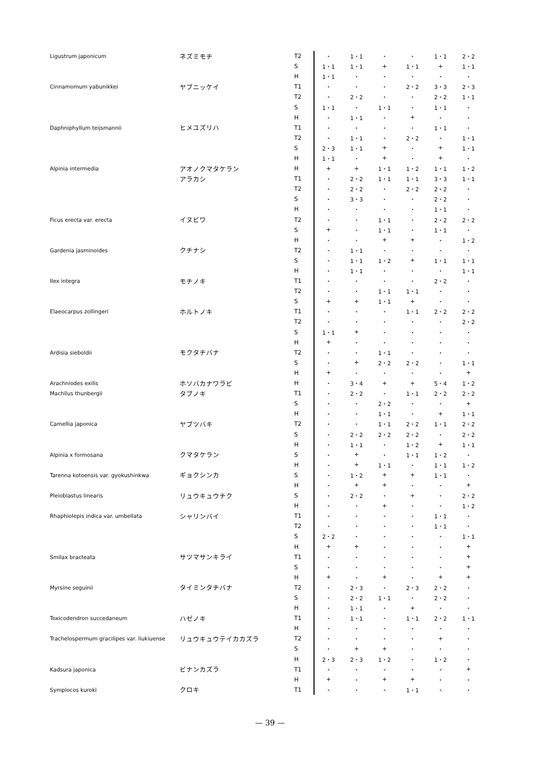| Ligustrum japonicum | ネズミモチ | T2 | ・ | 1・1 | ・ | ・ | 1・1 | 2・2 |
| | | S | 1・1 | 1・1 | + | 1・1 | + | 1・1 |
| | | H | 1・1 | ・ | ・ | ・ | ・ | ・ |
| Cinnamomum yabunikkei | ヤブニッケイ | T1 | ・ | ・ | ・ | 2・2 | 3・3 | 2・3 |
| | | T2 | ・ | 2・2 | ・ | ・ | 2・2 | 1・1 |
| | | S | 1・1 | ・ | 1・1 | ・ | 1・1 | ・ |
| | | H | ・ | 1・1 | ・ | + | ・ | ・ |
| Daphniphyllum teijsmannii | ヒメユズリハ | T1 | ・ | ・ | ・ | ・ | 1・1 | ・ |
| | | T2 | ・ | 1・1 | ・ | 2・2 | ・ | 1・1 |
| | | S | 2・3 | 1・1 | + | ・ | + | 1・1 |
| | | H | 1・1 | ・ | + | ・ | + | ・ |
| Alpinia intermedia | アオノクマタケラン | H | + | + | 1・1 | 1・2 | 1・1 | 1・2 |
| | アラカシ | T1 | ・ | 2・2 | 1・1 | 1・1 | 3・3 | 1・1 |
| | | T2 | ・ | 2・2 | ・ | 2・2 | 2・2 | ・ |
| | | S | ・ | 3・3 | ・ | ・ | 2・2 | ・ |
| | | H | ・ | ・ | ・ | ・ | 1・1 | ・ |
| Ficus erecta var. erecta | イヌビワ | T2 | ・ | ・ | 1・1 | ・ | 2・2 | 2・2 |
| | | S | + | ・ | 1・1 | ・ | 1・1 | ・ |
| | | H | ・ | ・ | + | + | ・ | 1・2 |
| Gardenia jasminoides | クチナシ | T2 | ・ | 1・1 | ・ | ・ | ・ | ・ |
| | | S | ・ | 1・1 | 1・2 | + | 1・1 | 1・1 |
| | | H | ・ | 1・1 | ・ | ・ | ・ | 1・1 |
| Ilex integra | モチノキ | T1 | ・ | ・ | ・ | ・ | 2・2 | ・ |
| | | T2 | ・ | ・ | 1・1 | 1・1 | ・ | ・ |
| | | S | + | + | 1・1 | + | ・ | ・ |
| Elaeocarpus zollingeri | ホルトノキ | T1 | ・ | ・ | ・ | 1・1 | 2・2 | 2・2 |
| | | T2 | ・ | ・ | ・ | ・ | ・ | 2・2 |
| | | S | 1・1 | + | ・ | ・ | ・ | ・ |
| | | H | + | ・ | ・ | ・ | ・ | ・ |
| Ardisia sieboldii | モクタチバナ | T2 | ・ | ・ | 1・1 | ・ | ・ | ・ |
| | | S | ・ | + | 2・2 | 2・2 | ・ | 1・1 |
| | | H | + | ・ | ・ | ・ | ・ | + |
| Arachniodes exilis | ホソバカナワラビ | H | ・ | 3・4 | + | + | 5・4 | 1・2 |
| Machilus thunbergii | タブノキ | T1 | ・ | 2・2 | ・ | 1・1 | 2・2 | 2・2 |
| | | S | ・ | ・ | 2・2 | ・ | ・ | + |
| | | H | ・ | ・ | 1・1 | ・ | + | 1・1 |
| Camellia japonica | ヤブツバキ | T2 | ・ | ・ | 1・1 | 2・2 | 1・1 | 2・2 |
| | | S | ・ | 2・2 | 2・2 | 2・2 | ・ | 2・2 |
| | | H | ・ | 1・1 | ・ | 1・2 | + | 1・1 |
| Alpinia x formosana | クマタケラン | S | ・ | + | ・ | 1・1 | 1・2 | ・ |
| | | H | ・ | + | 1・1 | ・ | 1・1 | 1・2 |
| Tarenna kotoensis var. gyokushinkwa | ギョクシンカ | S | ・ | 1・2 | + | + | 1・1 | ・ |
| | | H | ・ | + | + | ・ | ・ | + |
| Pleioblastus linearis | リュウキュウチク | S | ・ | 2・2 | ・ | + | ・ | 2・2 |
| | | H | ・ | ・ | + | ・ | ・ | 1・2 |
| Rhaphiolepis indica var. umbellata | シャリンバイ | T1 | ・ | ・ | ・ | ・ | 1・1 | ・ |
| | | T2 | ・ | ・ | ・ | ・ | 1・1 | ・ |
| | | S | 2・2 | ・ | ・ | ・ | ・ | 1・1 |
| | | H | + | + | ・ | ・ | ・ | + |
| Smilax bracteata | サツマサンキライ | T1 | ・ | ・ | ・ | ・ | ・ | + |
| | | S | ・ | ・ | ・ | ・ | ・ | + |
| | | H | + | ・ | + | ・ | + | + |
| Myrsine seguinii | タイミンタチバナ | T2 | ・ | 2・3 | ・ | 2・3 | 2・2 | ・ |
| | | S | ・ | 2・2 | 1・1 | ・ | 2・2 | ・ |
| | | H | ・ | 1・1 | ・ | + | ・ | ・ |
| Toxicodendron succedaneum | ハゼノキ | T1 | ・ | 1・1 | ・ | 1・1 | 2・2 | 1・1 |
| | | H | ・ | ・ | ・ | ・ | ・ | ・ |
| Trachelospermum gracilipes var. liukiuense | リュウキュウテイカカズラ | T2 | ・ | ・ | ・ | ・ | + | ・ |
| | | S | ・ | + | + | ・ | ・ | ・ |
| | | H | 2・3 | 2・3 | 1・2 | ・ | 1・2 | ・ |
| Kadsura japonica | ビナンカズラ | T1 | ・ | ・ | ・ | ・ | ・ | + |
| | | H | + | ・ | + | + | ・ | ・ |
| Symplocos kuroki | クロキ | T1 | ・ | ・ | ・ | 1・1 | ・ | ・ |
— 39 —